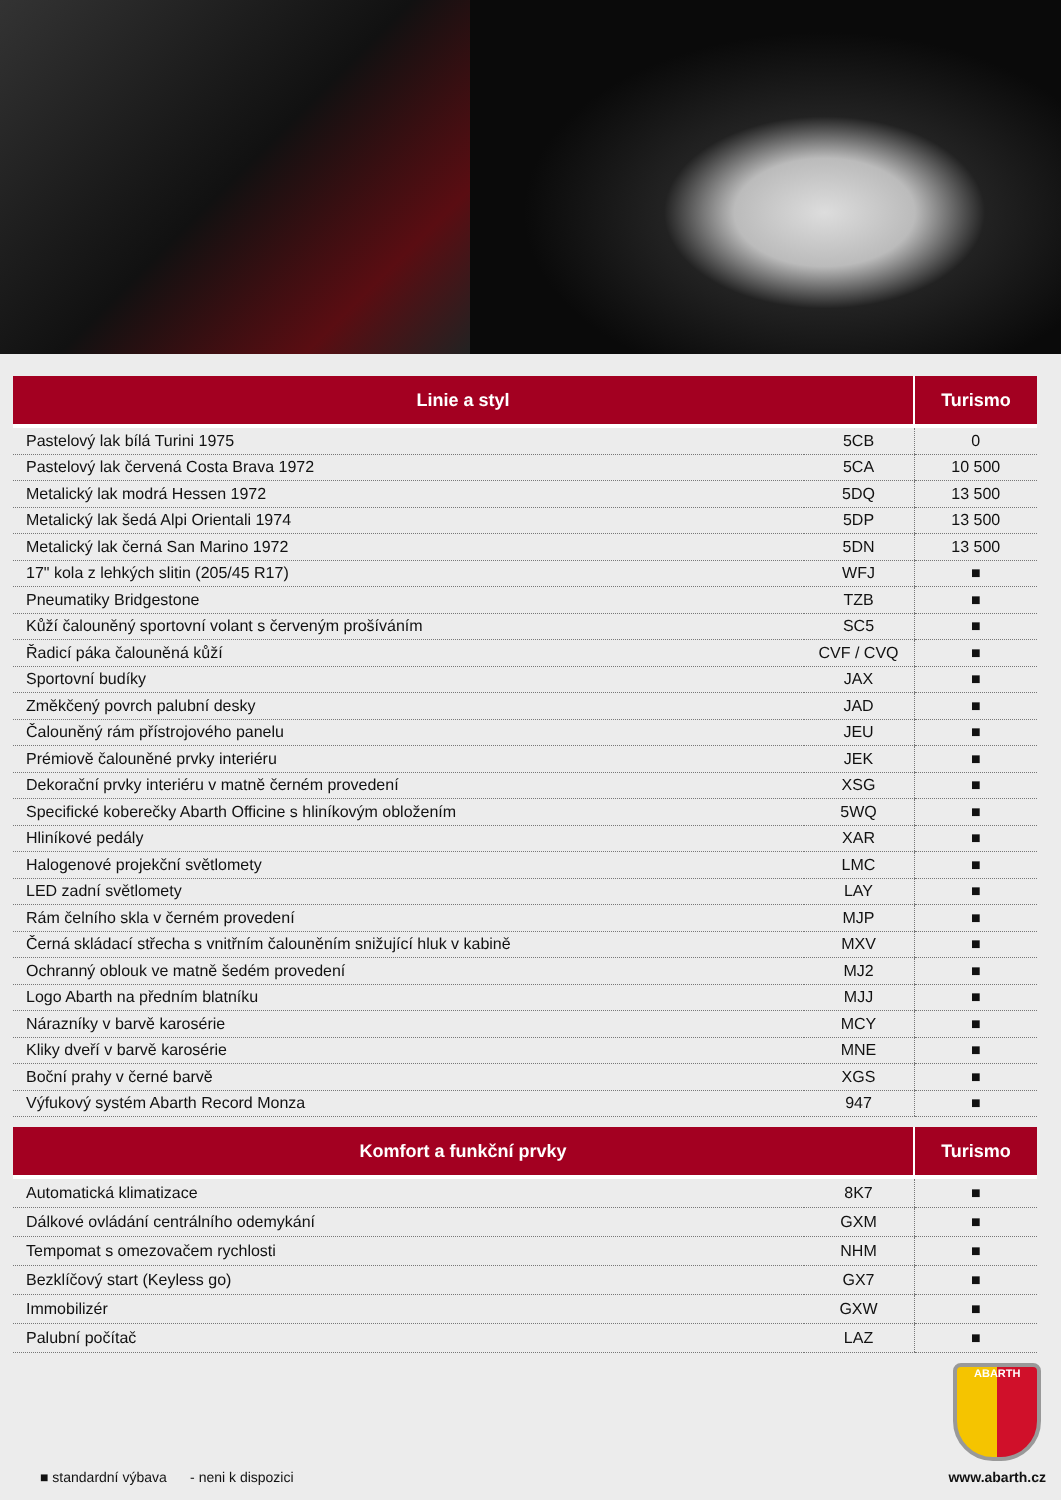| Linie a styl | | Turismo |
| --- | --- | --- |
| Pastelový lak bílá Turini 1975 | 5CB | 0 |
| Pastelový lak červená Costa Brava 1972 | 5CA | 10 500 |
| Metalický lak modrá Hessen 1972 | 5DQ | 13 500 |
| Metalický lak šedá Alpi Orientali 1974 | 5DP | 13 500 |
| Metalický lak černá San Marino 1972 | 5DN | 13 500 |
| 17" kola z lehkých slitin (205/45 R17) | WFJ | ■ |
| Pneumatiky Bridgestone | TZB | ■ |
| Kůží čalouněný sportovní volant s červeným prošíváním | SC5 | ■ |
| Řadicí páka čalouněná kůží | CVF / CVQ | ■ |
| Sportovní budíky | JAX | ■ |
| Změkčený povrch palubní desky | JAD | ■ |
| Čalouněný rám přístrojového panelu | JEU | ■ |
| Prémiově čalouněné prvky interiéru | JEK | ■ |
| Dekorační prvky interiéru v matně černém provedení | XSG | ■ |
| Specifické koberečky Abarth Officine s hliníkovým obložením | 5WQ | ■ |
| Hliníkové pedály | XAR | ■ |
| Halogenové projekční světlomety | LMC | ■ |
| LED zadní světlomety | LAY | ■ |
| Rám čelního skla v černém provedení | MJP | ■ |
| Černá skládací střecha s vnitřním čalouněním snižující hluk v kabině | MXV | ■ |
| Ochranný oblouk ve matně šedém provedení | MJ2 | ■ |
| Logo Abarth na předním blatníku | MJJ | ■ |
| Nárazníky v barvě karosérie | MCY | ■ |
| Kliky dveří v barvě karosérie | MNE | ■ |
| Boční prahy v černé barvě | XGS | ■ |
| Výfukový systém Abarth Record Monza | 947 | ■ |
| Komfort a funkční prvky | | Turismo |
| --- | --- | --- |
| Automatická klimatizace | 8K7 | ■ |
| Dálkové ovládání centrálního odemykání | GXM | ■ |
| Tempomat s omezovačem rychlosti | NHM | ■ |
| Bezklíčový start (Keyless go) | GX7 | ■ |
| Immobilizér | GXW | ■ |
| Palubní počítač | LAZ | ■ |
■ standardní výbava - neni k dispozici
ABARTH
www.abarth.cz